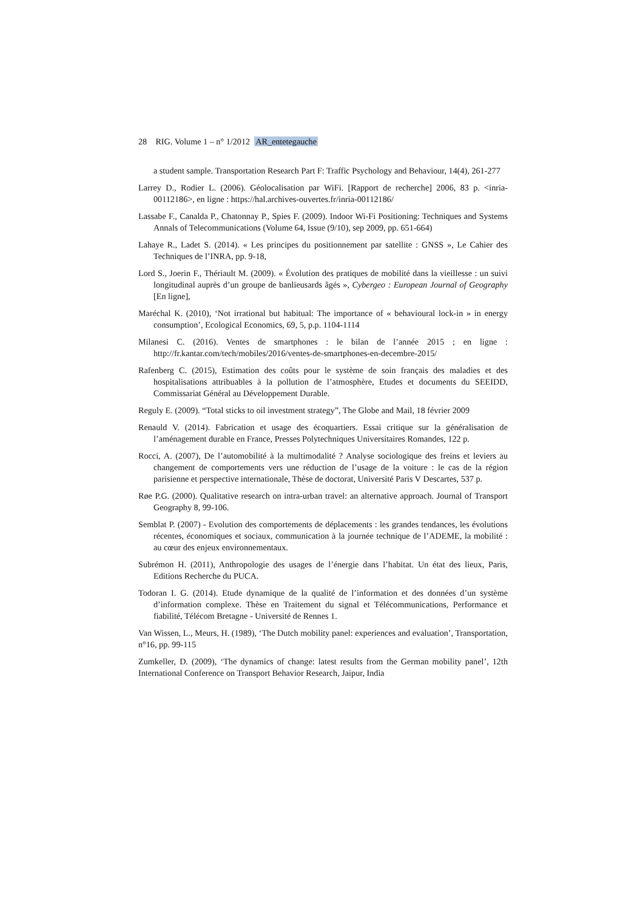28 RIG. Volume 1 – n° 1/2012 AR_entetegauche
a student sample. Transportation Research Part F: Traffic Psychology and Behaviour, 14(4), 261-277
Larrey D., Rodier L. (2006). Géolocalisation par WiFi. [Rapport de recherche] 2006, 83 p. <inria-00112186>, en ligne : https://hal.archives-ouvertes.fr/inria-00112186/
Lassabe F., Canalda P., Chatonnay P., Spies F. (2009). Indoor Wi-Fi Positioning: Techniques and Systems Annals of Telecommunications (Volume 64, Issue (9/10), sep 2009, pp. 651-664)
Lahaye R., Ladet S. (2014). « Les principes du positionnement par satellite : GNSS », Le Cahier des Techniques de l’INRA, pp. 9-18,
Lord S., Joerin F., Thériault M. (2009). « Évolution des pratiques de mobilité dans la vieillesse : un suivi longitudinal auprès d’un groupe de banlieusards âgés », Cybergeo : European Journal of Geography [En ligne],
Maréchal K. (2010), ‘Not irrational but habitual: The importance of « behavioural lock-in » in energy consumption’, Ecological Economics, 69, 5, p.p. 1104-1114
Milanesi C. (2016). Ventes de smartphones : le bilan de l’année 2015 ; en ligne : http://fr.kantar.com/tech/mobiles/2016/ventes-de-smartphones-en-decembre-2015/
Rafenberg C. (2015), Estimation des coûts pour le système de soin français des maladies et des hospitalisations attribuables à la pollution de l’atmosphère, Etudes et documents du SEEIDD, Commissariat Général au Développement Durable.
Reguly E. (2009). “Total sticks to oil investment strategy”, The Globe and Mail, 18 février 2009
Renauld V. (2014). Fabrication et usage des écoquartiers. Essai critique sur la généralisation de l’aménagement durable en France, Presses Polytechniques Universitaires Romandes, 122 p.
Rocci, A. (2007), De l’automobilité à la multimodalité ? Analyse sociologique des freins et leviers au changement de comportements vers une réduction de l’usage de la voiture : le cas de la région parisienne et perspective internationale, Thèse de doctorat, Université Paris V Descartes, 537 p.
Røe P.G. (2000). Qualitative research on intra-urban travel: an alternative approach. Journal of Transport Geography 8, 99-106.
Semblat P. (2007) - Evolution des comportements de déplacements : les grandes tendances, les évolutions récentes, économiques et sociaux, communication à la journée technique de l’ADEME, la mobilité : au cœur des enjeux environnementaux.
Subrémon H. (2011), Anthropologie des usages de l’énergie dans l’habitat. Un état des lieux, Paris, Editions Recherche du PUCA.
Todoran I. G. (2014). Etude dynamique de la qualité de l’information et des données d’un système d’information complexe. Thèse en Traitement du signal et Télécommunications, Performance et fiabilité, Télécom Bretagne - Université de Rennes 1.
Van Wissen, L., Meurs, H. (1989), ‘The Dutch mobility panel: experiences and evaluation’, Transportation, n°16, pp. 99-115
Zumkeller, D. (2009), ‘The dynamics of change: latest results from the German mobility panel’, 12th International Conference on Transport Behavior Research, Jaipur, India